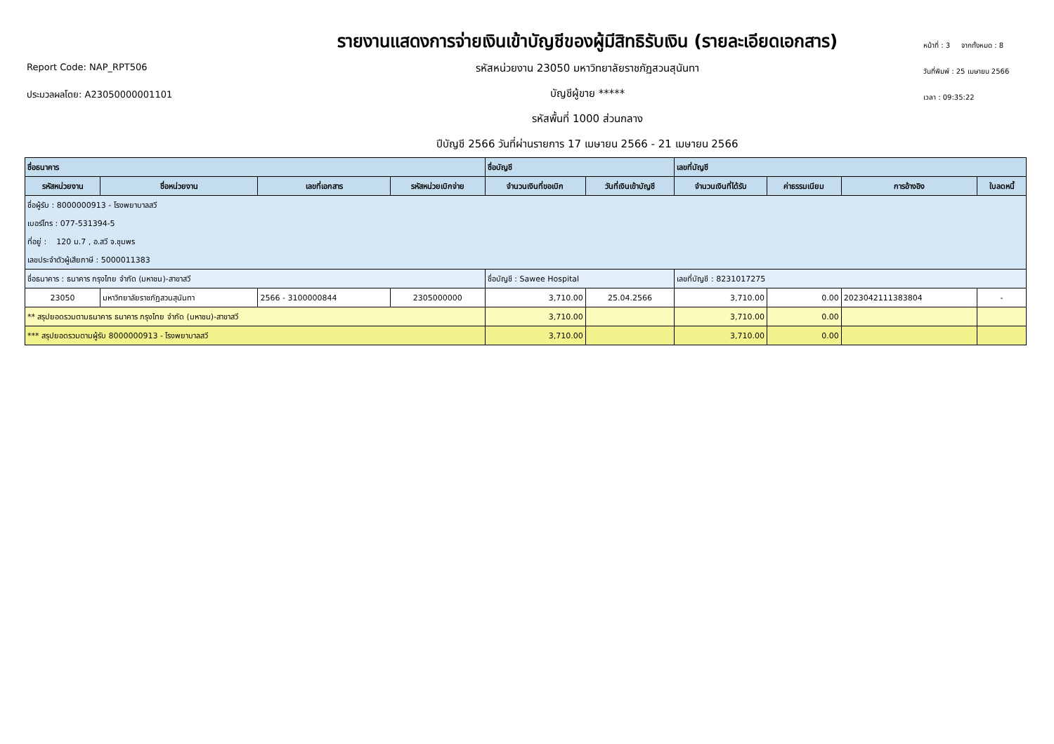Report Code: NAP_RPT506
ประมวลผลโดย: A23050000001101
รายงานแสดงการจ่ายเงินเข้าบัญชีของผู้มีสิทธิรับเงิน (รายละเอียดเอกสาร)
รหัสหน่วยงาน 23050 มหาวิทยาลัยราชภัฏสวนสุนันทา
บัญชีผู้ขาย *****
รหัสพื้นที่ 1000 ส่วนกลาง
ปีบัญชี 2566 วันที่ผ่านรายการ 17 เมษายน 2566 - 21 เมษายน 2566
หน้าที่ : 3 จากทั้งหมด : 8
วันที่พิมพ์ : 25 เมษายน 2566
เวลา : 09:35:22
| ชื่อธนาคาร | | | | ชื่อบัญชี | | เลขที่บัญชี | | | |
| --- | --- | --- | --- | --- | --- | --- | --- | --- | --- |
| รหัสหน่วยงาน | ชื่อหน่วยงาน | เลขที่เอกสาร | รหัสหน่วยเบิกจ่าย | จำนวนเงินที่ขอเบิก | วันที่เงินเข้าบัญชี | จำนวนเงินที่ได้รับ | ค่าธรรมเนียม | การอ้างอิง | ใบลดหนี้ |
| ชื่อผู้รับ : 8000000913 - โรงพยาบาลสวี | | | | | | | | | |
| เบอร์โทร : 077-531394-5 | | | | | | | | | |
| ที่อยู่ : 120 ม.7 , อ.สวี จ.ชุมพร | | | | | | | | | |
| เลขประจำตัวผู้เสียภาษี : 5000011383 | | | | | | | | | |
| ชื่อธนาคาร : ธนาคาร กรุงไทย จำกัด (มหาชน)-สาขาสวี | | | | ชื่อบัญชี : Sawee Hospital | | เลขที่บัญชี : 8231017275 | | | |
| 23050 | มหาวิทยาลัยราชภัฏสวนสุนันทา | 2566 - 3100000844 | 2305000000 | 3,710.00 | 25.04.2566 | 3,710.00 | 0.00 | 2023042111383804 | - |
| ** สรุปยอดรวมตามธนาคาร ธนาคาร กรุงไทย จำกัด (มหาชน)-สาขาสวี | | | | 3,710.00 | | 3,710.00 | 0.00 | | |
| *** สรุปยอดรวมตามผู้รับ 8000000913 - โรงพยาบาลสวี | | | | 3,710.00 | | 3,710.00 | 0.00 | | |